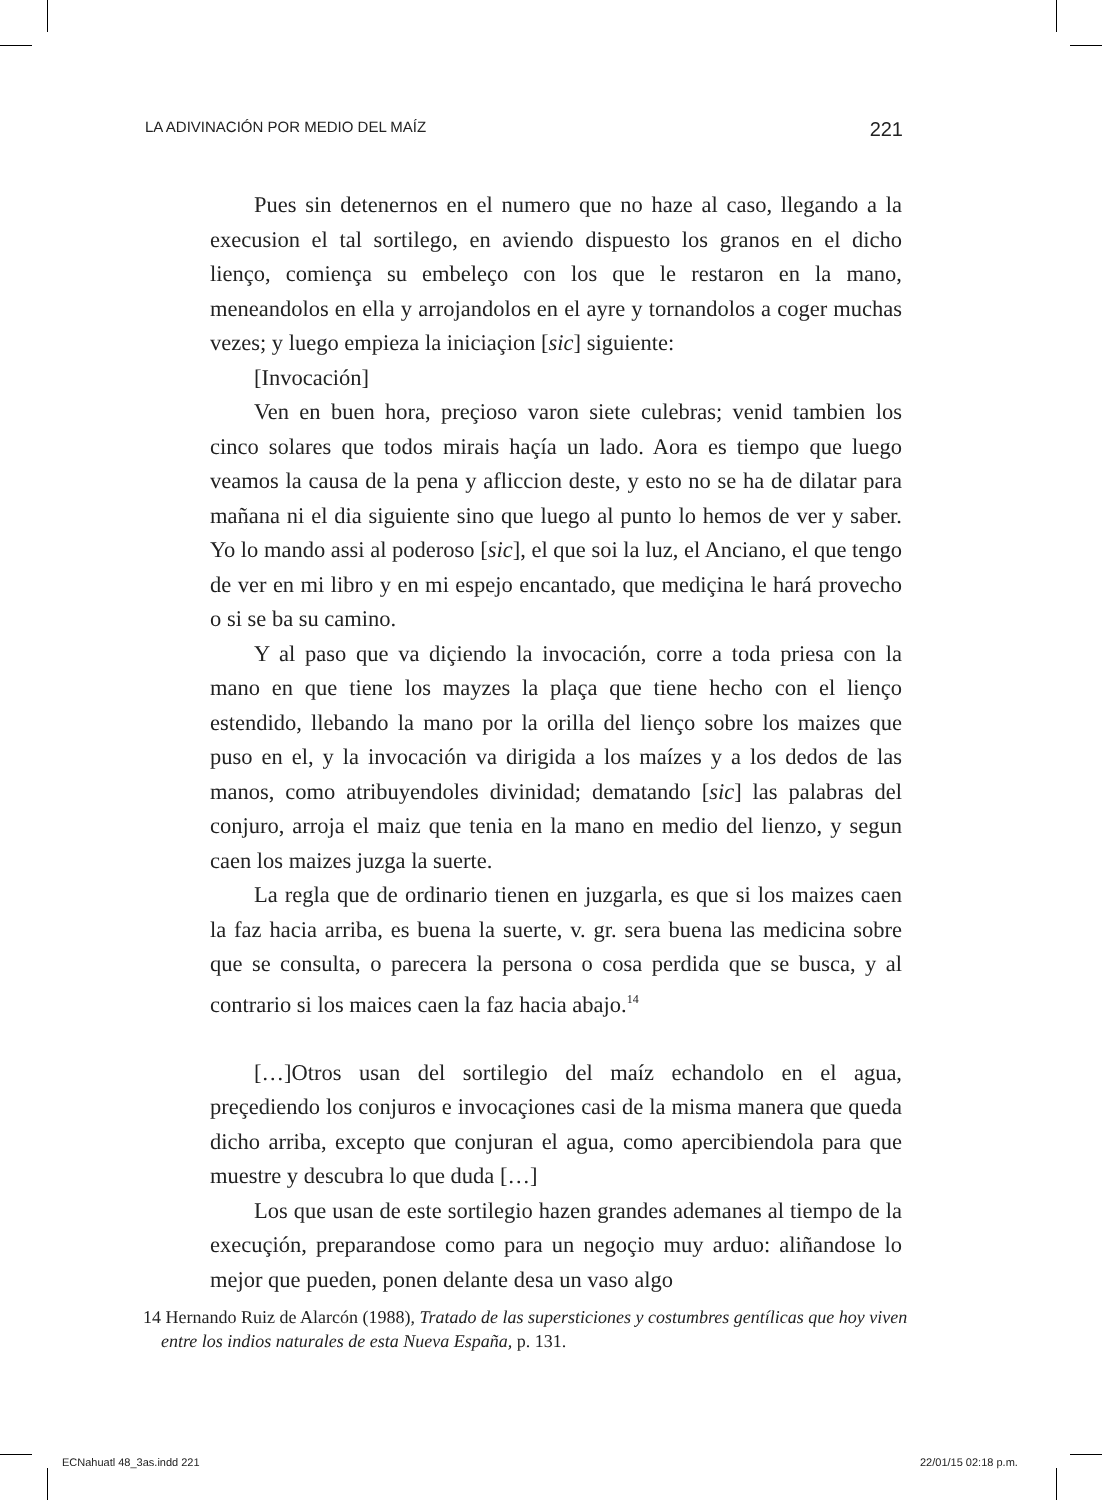LA ADIVINACIÓN POR MEDIO DEL MAÍZ 221
Pues sin detenernos en el numero que no haze al caso, llegando a la execusion el tal sortilego, en aviendo dispuesto los granos en el dicho lienço, comiença su embeleço con los que le restaron en la mano, meneandolos en ella y arrojandolos en el ayre y tornandolos a coger muchas vezes; y luego empieza la iniciaçion [sic] siguiente:
[Invocación]
Ven en buen hora, preçioso varon siete culebras; venid tambien los cinco solares que todos mirais haçía un lado. Aora es tiempo que luego veamos la causa de la pena y afliccion deste, y esto no se ha de dilatar para mañana ni el dia siguiente sino que luego al punto lo hemos de ver y saber. Yo lo mando assi al poderoso [sic], el que soi la luz, el Anciano, el que tengo de ver en mi libro y en mi espejo encantado, que mediçina le hará provecho o si se ba su camino.
Y al paso que va diçiendo la invocación, corre a toda priesa con la mano en que tiene los mayzes la plaça que tiene hecho con el lienço estendido, llebando la mano por la orilla del lienço sobre los maizes que puso en el, y la invocación va dirigida a los maízes y a los dedos de las manos, como atribuyendoles divinidad; dematando [sic] las palabras del conjuro, arroja el maiz que tenia en la mano en medio del lienzo, y segun caen los maizes juzga la suerte.
La regla que de ordinario tienen en juzgarla, es que si los maizes caen la faz hacia arriba, es buena la suerte, v. gr. sera buena las medicina sobre que se consulta, o parecera la persona o cosa perdida que se busca, y al contrario si los maices caen la faz hacia abajo.<sup>14</sup>
[…]Otros usan del sortilegio del maíz echandolo en el agua, preçediendo los conjuros e invocaçiones casi de la misma manera que queda dicho arriba, excepto que conjuran el agua, como apercibiendola para que muestre y descubra lo que duda […]
Los que usan de este sortilegio hazen grandes ademanes al tiempo de la execuçión, preparandose como para un negoçio muy arduo: aliñandose lo mejor que pueden, ponen delante desa un vaso algo
14 Hernando Ruiz de Alarcón (1988), Tratado de las supersticiones y costumbres gentílicas que hoy viven entre los indios naturales de esta Nueva España, p. 131.
ECNahuatl 48_3as.indd 221 22/01/15 02:18 p.m.